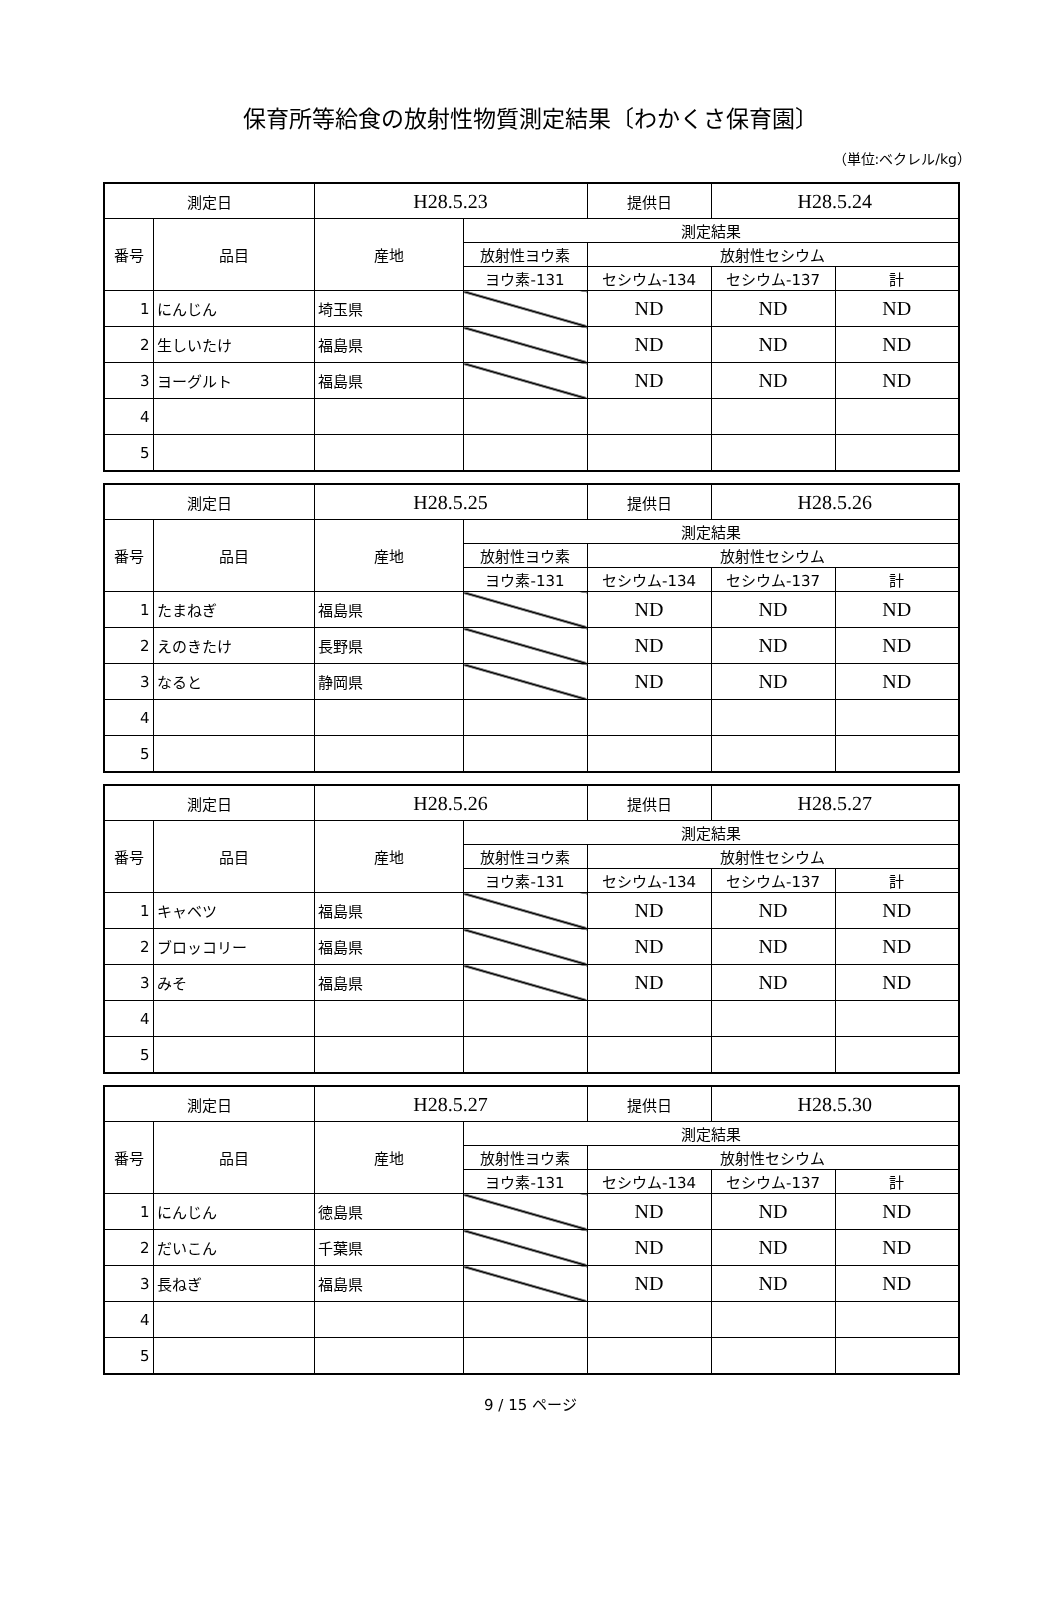保育所等給食の放射性物質測定結果〔わかくさ保育園〕
（単位:ベクレル/kg）
| 測定日 | | H28.5.23 | | 提供日 | H28.5.24 | |
| 番号 | 品目 | 産地 | 測定結果 | | | |
| | | | 放射性ヨウ素 | 放射性セシウム | | |
| | | | ヨウ素-131 | セシウム-134 | セシウム-137 | 計 |
| 1 | にんじん | 埼玉県 | | ND | ND | ND |
| 2 | 生しいたけ | 福島県 | | ND | ND | ND |
| 3 | ヨーグルト | 福島県 | | ND | ND | ND |
| 4 | | | | | | |
| 5 | | | | | | |
| 測定日 | | H28.5.25 | | 提供日 | H28.5.26 | |
| 番号 | 品目 | 産地 | 測定結果 | | | |
| | | | 放射性ヨウ素 | 放射性セシウム | | |
| | | | ヨウ素-131 | セシウム-134 | セシウム-137 | 計 |
| 1 | たまねぎ | 福島県 | | ND | ND | ND |
| 2 | えのきたけ | 長野県 | | ND | ND | ND |
| 3 | なると | 静岡県 | | ND | ND | ND |
| 4 | | | | | | |
| 5 | | | | | | |
| 測定日 | | H28.5.26 | | 提供日 | H28.5.27 | |
| 番号 | 品目 | 産地 | 測定結果 | | | |
| | | | 放射性ヨウ素 | 放射性セシウム | | |
| | | | ヨウ素-131 | セシウム-134 | セシウム-137 | 計 |
| 1 | キャベツ | 福島県 | | ND | ND | ND |
| 2 | ブロッコリー | 福島県 | | ND | ND | ND |
| 3 | みそ | 福島県 | | ND | ND | ND |
| 4 | | | | | | |
| 5 | | | | | | |
| 測定日 | | H28.5.27 | | 提供日 | H28.5.30 | |
| 番号 | 品目 | 産地 | 測定結果 | | | |
| | | | 放射性ヨウ素 | 放射性セシウム | | |
| | | | ヨウ素-131 | セシウム-134 | セシウム-137 | 計 |
| 1 | にんじん | 徳島県 | | ND | ND | ND |
| 2 | だいこん | 千葉県 | | ND | ND | ND |
| 3 | 長ねぎ | 福島県 | | ND | ND | ND |
| 4 | | | | | | |
| 5 | | | | | | |
9 / 15 ページ